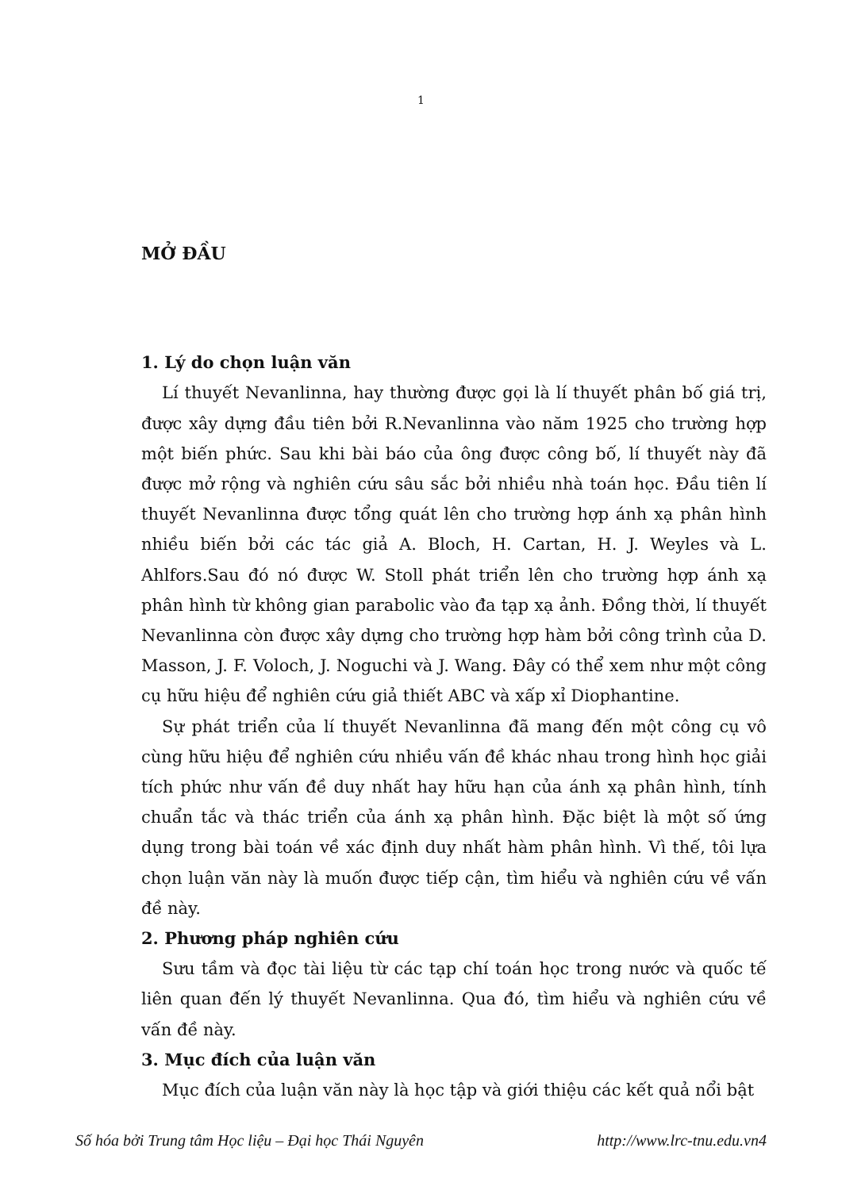1
MỞ ĐẦU
1. Lý do chọn luận văn
Lí thuyết Nevanlinna, hay thường được gọi là lí thuyết phân bố giá trị, được xây dựng đầu tiên bởi R.Nevanlinna vào năm 1925 cho trường hợp một biến phức. Sau khi bài báo của ông được công bố, lí thuyết này đã được mở rộng và nghiên cứu sâu sắc bởi nhiều nhà toán học. Đầu tiên lí thuyết Nevanlinna được tổng quát lên cho trường hợp ánh xạ phân hình nhiều biến bởi các tác giả A. Bloch, H. Cartan, H. J. Weyles và L. Ahlfors.Sau đó nó được W. Stoll phát triển lên cho trường hợp ánh xạ phân hình từ không gian parabolic vào đa tạp xạ ảnh. Đồng thời, lí thuyết Nevanlinna còn được xây dựng cho trường hợp hàm bởi công trình của D. Masson, J. F. Voloch, J. Noguchi và J. Wang. Đây có thể xem như một công cụ hữu hiệu để nghiên cứu giả thiết ABC và xấp xỉ Diophantine.
Sự phát triển của lí thuyết Nevanlinna đã mang đến một công cụ vô cùng hữu hiệu để nghiên cứu nhiều vấn đề khác nhau trong hình học giải tích phức như vấn đề duy nhất hay hữu hạn của ánh xạ phân hình, tính chuẩn tắc và thác triển của ánh xạ phân hình. Đặc biệt là một số ứng dụng trong bài toán về xác định duy nhất hàm phân hình. Vì thế, tôi lựa chọn luận văn này là muốn được tiếp cận, tìm hiểu và nghiên cứu về vấn đề này.
2. Phương pháp nghiên cứu
Sưu tầm và đọc tài liệu từ các tạp chí toán học trong nước và quốc tế liên quan đến lý thuyết Nevanlinna. Qua đó, tìm hiểu và nghiên cứu về vấn đề này.
3. Mục đích của luận văn
Mục đích của luận văn này là học tập và giới thiệu các kết quả nổi bật
Số hóa bởi Trung tâm Học liệu – Đại học Thái Nguyên http://www.lrc-tnu.edu.vn4